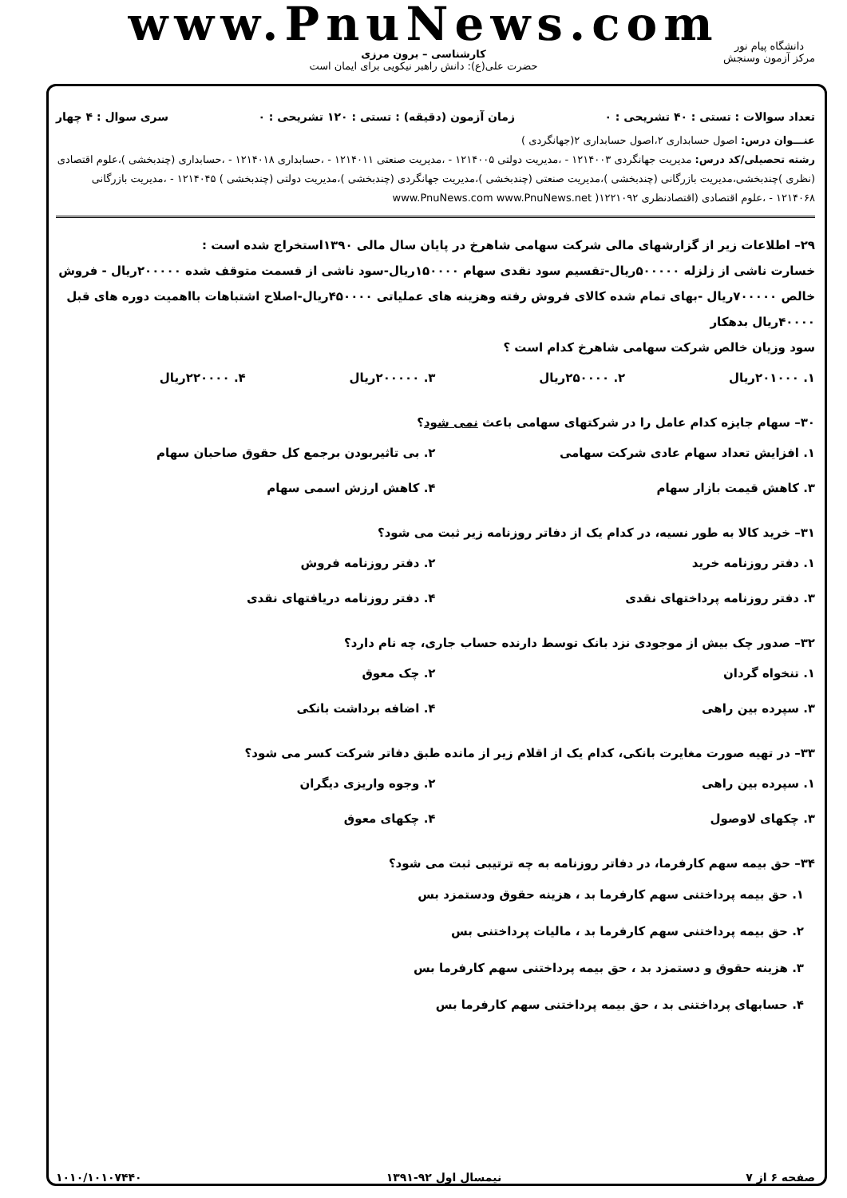www.PnuNews.com
کارشناسی – برون مرزی
حضرت علی(ع): دانش راهبر نیکویی برای ایمان است
دانشگاه پیام نور
مرکز آزمون وسنجش
تعداد سوالات : تستی : ۴۰ تشریحی : ۰ زمان آزمون (دقیقه) : تستی : ۱۲۰ تشریحی : ۰ سری سوال : ۴ چهار
عنـــوان درس: اصول حسابداری ۲،اصول حسابداری ۲(جهانگردی )
رشته تحصیلی/کد درس: مدیریت جهانگردی ۱۲۱۴۰۰۳ - ،مدیریت دولتی ۱۲۱۴۰۰۵ - ،مدیریت صنعتی ۱۲۱۴۰۱۱ - ،حسابداری ۱۲۱۴۰۱۸ - ،حسابداری (چندبخشی )،علوم اقتصادی (نظری )چندبخشی،مدیریت بازرگانی (چندبخشی )،مدیریت صنعتی (چندبخشی )،مدیریت جهانگردی (چندبخشی )،مدیریت دولتی (چندبخشی ) ۱۲۱۴۰۴۵ - ،مدیریت بازرگانی ۱۲۱۴۰۶۸ - ،علوم اقتصادی (اقتصادنظری ۱۲۲۱۰۹۲( www.PnuNews.com www.PnuNews.net
۲۹– اطلاعات زیر از گزارشهای مالی شرکت سهامی شاهرخ در پایان سال مالی ۱۳۹۰استخراج شده است :
خسارت ناشی از زلزله ۵۰۰۰۰۰ریال-تقسیم سود نقدی سهام ۱۵۰۰۰۰ریال-سود ناشی از قسمت متوقف شده ۲۰۰۰۰۰ریال - فروش خالص ۷۰۰۰۰۰ریال -بهای تمام شده کالای فروش رفته وهزینه های عملیاتی ۴۵۰۰۰۰ریال-اصلاح اشتباهات بااهمیت دوره های قبل ۴۰۰۰۰ریال بدهکار
سود وزیان خالص شرکت سهامی شاهرخ کدام است ؟
۱. ۲۰۱۰۰۰ریال ۲. ۲۵۰۰۰۰ریال ۳. ۲۰۰۰۰۰ریال ۴. ۲۲۰۰۰۰ریال
۳۰– سهام جایزه کدام عامل را در شرکتهای سهامی باعث نمی شود؟
۱. افزایش تعداد سهام عادی شرکت سهامی ۲. بی تاثیربودن برجمع کل حقوق صاحبان سهام ۳. کاهش قیمت بازار سهام ۴. کاهش ارزش اسمی سهام
۳۱– خرید کالا به طور نسیه، در کدام یک از دفاتر روزنامه زیر ثبت می شود؟
۱. دفتر روزنامه خرید ۲. دفتر روزنامه فروش ۳. دفتر روزنامه پرداختهای نقدی ۴. دفتر روزنامه دریافتهای نقدی
۳۲– صدور چک بیش از موجودی نزد بانک توسط دارنده حساب جاری، چه نام دارد؟
۱. تنخواه گردان ۲. چک معوق ۳. سپرده بین راهی ۴. اضافه برداشت بانکی
۳۳– در تهیه صورت مغایرت بانکی، کدام یک از اقلام زیر از مانده طبق دفاتر شرکت کسر می شود؟
۱. سپرده بین راهی ۲. وجوه واریزی دیگران ۳. چکهای لاوصول ۴. چکهای معوق
۳۴– حق بیمه سهم کارفرما، در دفاتر روزنامه به چه ترتیبی ثبت می شود؟
۱. حق بیمه پرداختنی سهم کارفرما بد ، هزینه حقوق ودستمزد بس
۲. حق بیمه پرداختنی سهم کارفرما بد ، مالیات پرداختنی بس
۳. هزینه حقوق و دستمزد بد ، حق بیمه پرداختنی سهم کارفرما بس
۴. حسابهای پرداختنی بد ، حق بیمه پرداختنی سهم کارفرما بس
صفحه ۶ از ۷ نیمسال اول ۹۲-۱۳۹۱ ۱۰۱۰/۱۰۱۰۷۴۴۰